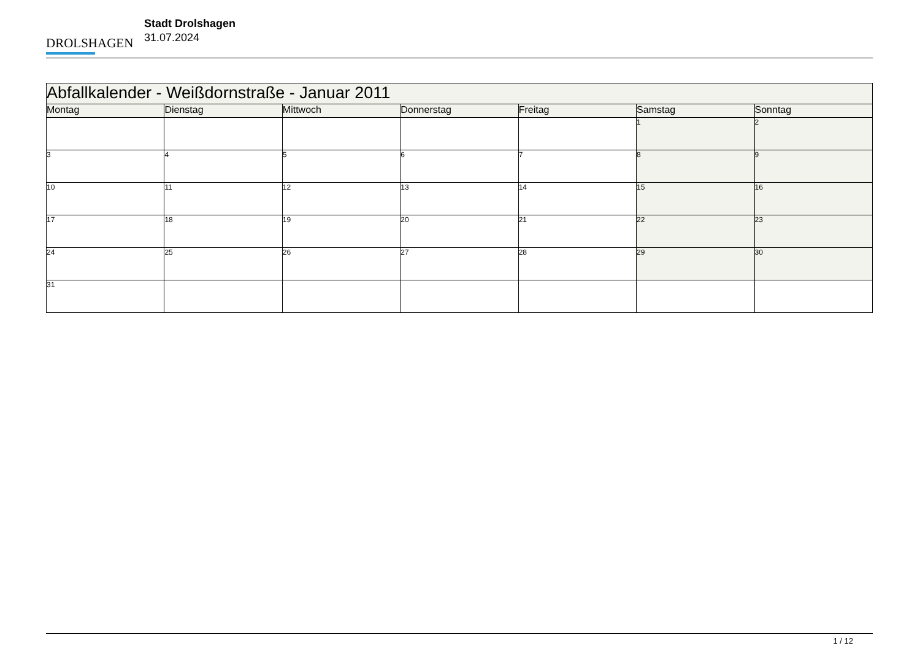DROLSHAGEN
Stadt Drolshagen
31.07.2024
| Abfallkalender - Weißdornstraße - Januar 2011 | | | | | | |
| Montag | Dienstag | Mittwoch | Donnerstag | Freitag | Samstag | Sonntag |
| | | | | | 1 | 2 |
| 3 | 4 | 5 | 6 | 7 | 8 | 9 |
| 10 | 11 | 12 | 13 | 14 | 15 | 16 |
| 17 | 18 | 19 | 20 | 21 | 22 | 23 |
| 24 | 25 | 26 | 27 | 28 | 29 | 30 |
| 31 | | | | | | |
1 / 12